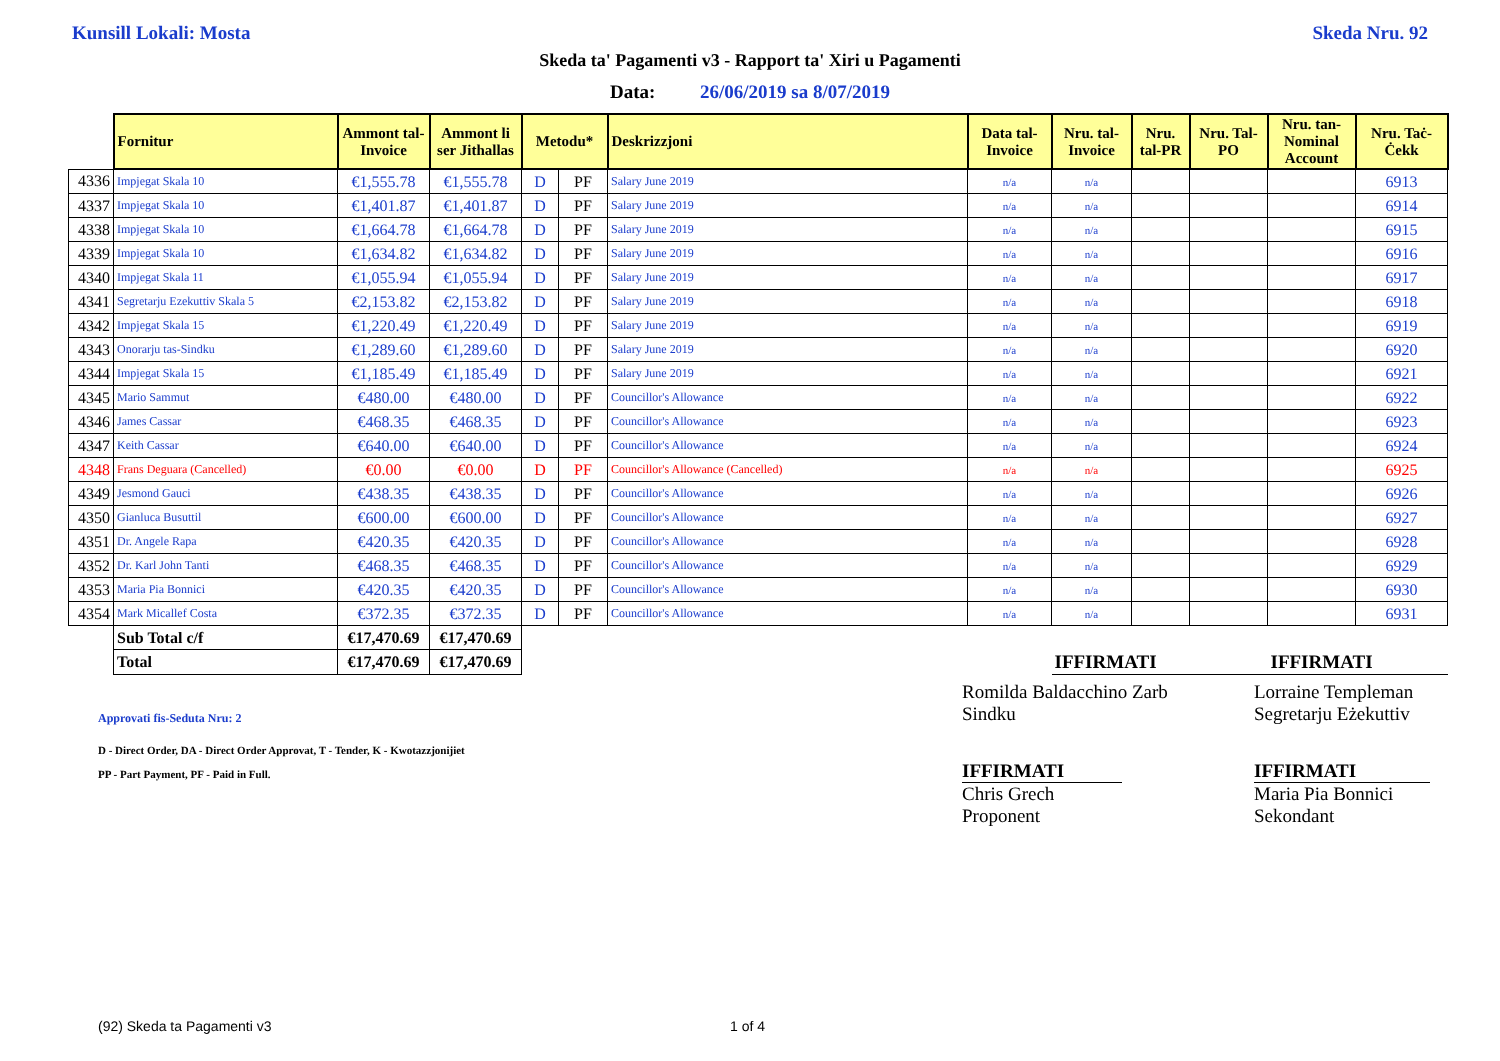Kunsill Lokali: Mosta Skeda Nru. 92
Skeda ta' Pagamenti v3 - Rapport ta' Xiri u Pagamenti
Data: 26/06/2019 sa 8/07/2019
| | Fornitur | Ammont tal-Invoice | Ammont li ser Jithallas | Metodu* | | Deskrizzjoni | Data tal-Invoice | Nru. tal-Invoice | Nru. tal-PR | Nru. Tal-PO | Nru. tan-Nominal Account | Nru. Taċ-Ċekk |
| --- | --- | --- | --- | --- | --- | --- | --- | --- | --- | --- | --- | --- |
| 4336 | Impjegat Skala 10 | €1,555.78 | €1,555.78 | D | PF | Salary June 2019 | n/a | n/a | | | | 6913 |
| 4337 | Impjegat Skala 10 | €1,401.87 | €1,401.87 | D | PF | Salary June 2019 | n/a | n/a | | | | 6914 |
| 4338 | Impjegat Skala 10 | €1,664.78 | €1,664.78 | D | PF | Salary June 2019 | n/a | n/a | | | | 6915 |
| 4339 | Impjegat Skala 10 | €1,634.82 | €1,634.82 | D | PF | Salary June 2019 | n/a | n/a | | | | 6916 |
| 4340 | Impjegat Skala 11 | €1,055.94 | €1,055.94 | D | PF | Salary June 2019 | n/a | n/a | | | | 6917 |
| 4341 | Segretarju Ezekuttiv Skala 5 | €2,153.82 | €2,153.82 | D | PF | Salary June 2019 | n/a | n/a | | | | 6918 |
| 4342 | Impjegat Skala 15 | €1,220.49 | €1,220.49 | D | PF | Salary June 2019 | n/a | n/a | | | | 6919 |
| 4343 | Onorarju tas-Sindku | €1,289.60 | €1,289.60 | D | PF | Salary June 2019 | n/a | n/a | | | | 6920 |
| 4344 | Impjegat Skala 15 | €1,185.49 | €1,185.49 | D | PF | Salary June 2019 | n/a | n/a | | | | 6921 |
| 4345 | Mario Sammut | €480.00 | €480.00 | D | PF | Councillor's Allowance | n/a | n/a | | | | 6922 |
| 4346 | James Cassar | €468.35 | €468.35 | D | PF | Councillor's Allowance | n/a | n/a | | | | 6923 |
| 4347 | Keith Cassar | €640.00 | €640.00 | D | PF | Councillor's Allowance | n/a | n/a | | | | 6924 |
| 4348 | Frans Deguara (Cancelled) | €0.00 | €0.00 | D | PF | Councillor's Allowance (Cancelled) | n/a | n/a | | | | 6925 |
| 4349 | Jesmond Gauci | €438.35 | €438.35 | D | PF | Councillor's Allowance | n/a | n/a | | | | 6926 |
| 4350 | Gianluca Busuttil | €600.00 | €600.00 | D | PF | Councillor's Allowance | n/a | n/a | | | | 6927 |
| 4351 | Dr. Angele Rapa | €420.35 | €420.35 | D | PF | Councillor's Allowance | n/a | n/a | | | | 6928 |
| 4352 | Dr. Karl John Tanti | €468.35 | €468.35 | D | PF | Councillor's Allowance | n/a | n/a | | | | 6929 |
| 4353 | Maria Pia Bonnici | €420.35 | €420.35 | D | PF | Councillor's Allowance | n/a | n/a | | | | 6930 |
| 4354 | Mark Micallef Costa | €372.35 | €372.35 | D | PF | Councillor's Allowance | n/a | n/a | | | | 6931 |
| | Sub Total c/f | €17,470.69 | €17,470.69 | | | | | | | | | |
| | Total | €17,470.69 | €17,470.69 | | | | | IFFIRMATI | | | IFFIRMATI | |
Approvati fis-Seduta Nru: 2
Romilda Baldacchino Zarb
Sindku
Lorraine Templeman
Segretarju Eżekuttiv
D - Direct Order, DA - Direct Order Approvat, T - Tender, K - Kwotazzjonijiet
PP - Part Payment, PF - Paid in Full.
IFFIRMATI
Chris Grech
Proponent
IFFIRMATI
Maria Pia Bonnici
Sekondant
(92) Skeda ta Pagamenti v3 1 of 4